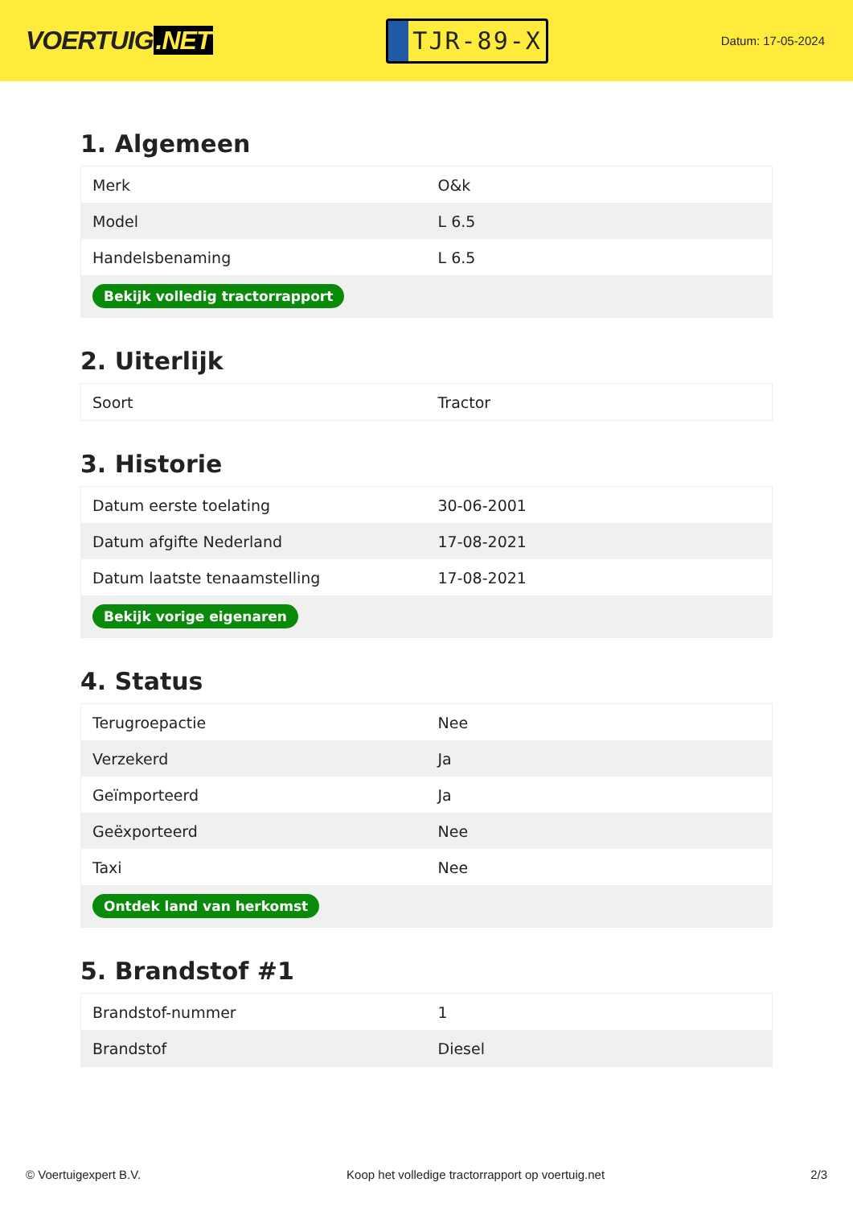VOERTUIG.NET
TJR-89-X
Datum: 17-05-2024
1. Algemeen
| Merk | O&k |
| Model | L 6.5 |
| Handelsbenaming | L 6.5 |
| Bekijk volledig tractorrapport | |
2. Uiterlijk
| Soort | Tractor |
3. Historie
| Datum eerste toelating | 30-06-2001 |
| Datum afgifte Nederland | 17-08-2021 |
| Datum laatste tenaamstelling | 17-08-2021 |
| Bekijk vorige eigenaren | |
4. Status
| Terugroepactie | Nee |
| Verzekerd | Ja |
| Geïmporteerd | Ja |
| Geëxporteerd | Nee |
| Taxi | Nee |
| Ontdek land van herkomst | |
5. Brandstof #1
| Brandstof-nummer | 1 |
| Brandstof | Diesel |
© Voertuigexpert B.V. Koop het volledige tractorrapport op voertuig.net 2/3